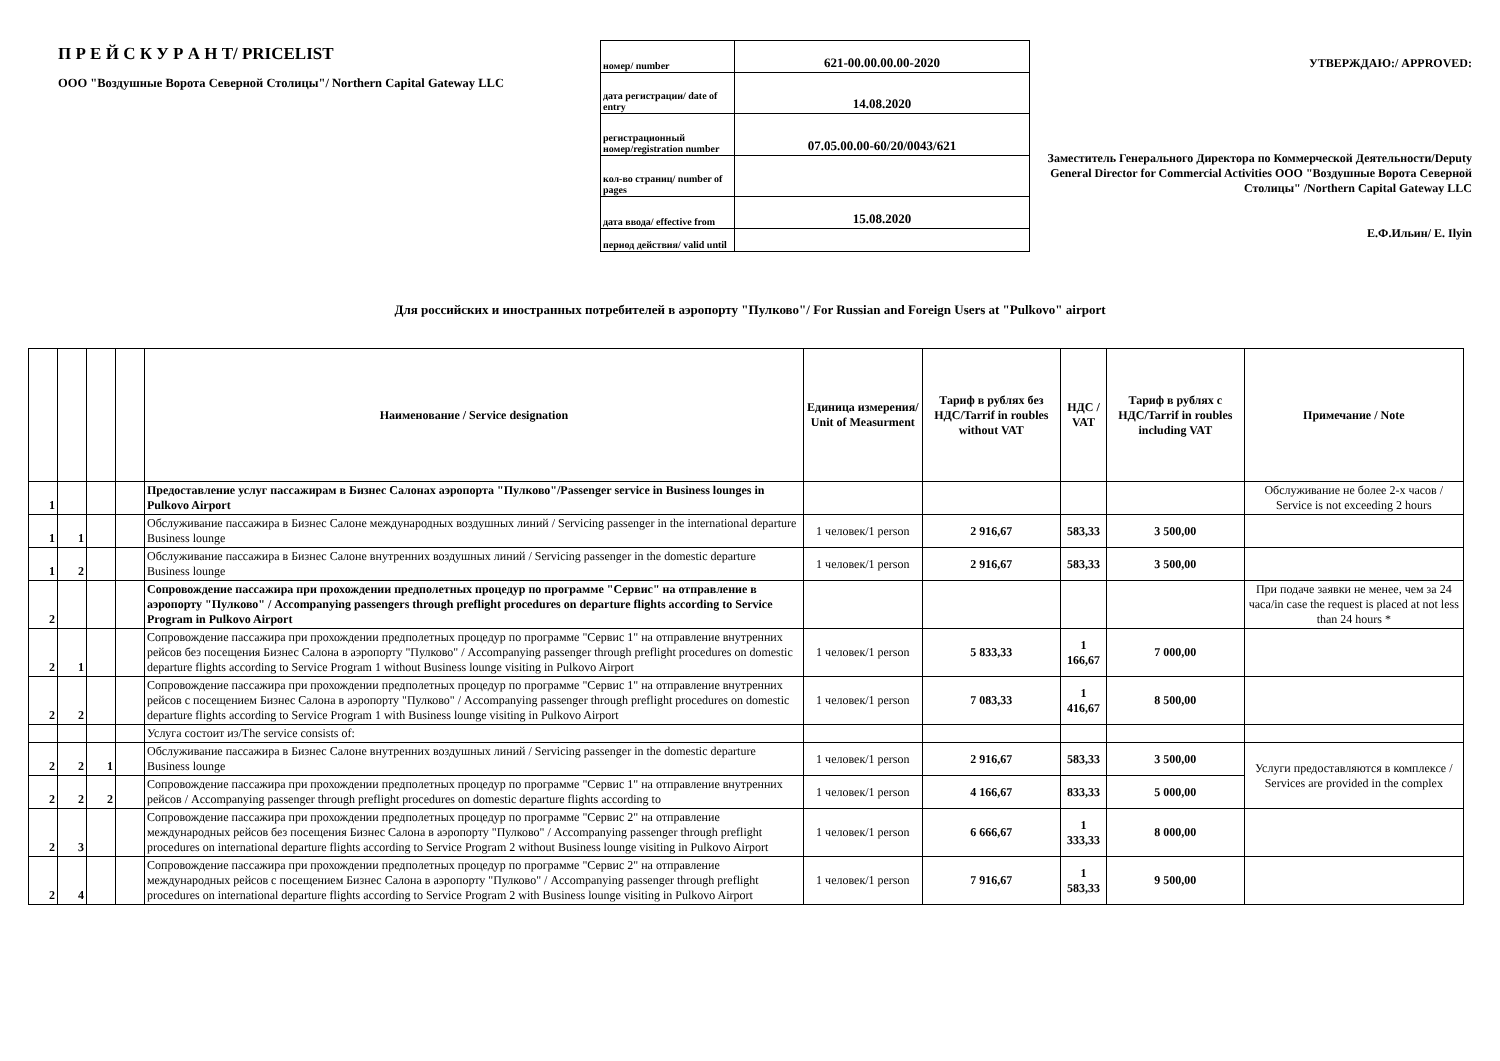П Р Е Й С К У Р А Н Т/ PRICELIST
ООО "Воздушные Ворота Северной Столицы"/ Northern Capital Gateway LLC
| номер/ number | 621-00.00.00.00-2020 |
| дата регистрации/ date of entry | 14.08.2020 |
| регистрационный номер/registration number | 07.05.00.00-60/20/0043/621 |
| кол-во страниц/ number of pages | |
| дата ввода/ effective from | 15.08.2020 |
| период действия/ valid until | |
УТВЕРЖДАЮ:/ APPROVED:
Заместитель Генерального Директора по Коммерческой Деятельности/Deputy General Director for Commercial Activities ООО "Воздушные Ворота Северной Столицы" /Northern Capital Gateway LLC
Е.Ф.Ильин/ E. Ilyin
Для российских и иностранных потребителей в аэропорту "Пулково"/ For Russian and Foreign Users at "Pulkovo" airport
| | | | | Наименование / Service designation | Единица измерения/ Unit of Measurment | Тариф в рублях без НДС/Tarrif in roubles without VAT | НДС / VAT | Тариф в рублях с НДС/Tarrif in roubles including VAT | Примечание / Note |
| --- | --- | --- | --- | --- | --- | --- | --- | --- | --- |
| 1 | | | | Предоставление услуг пассажирам в Бизнес Салонах аэропорта "Пулково"/Passenger service in Business lounges in Pulkovo Airport | | | | | Обслуживание не более 2-х часов / Service is not exceeding 2 hours |
| 1 | 1 | | | Обслуживание пассажира в Бизнес Салоне международных воздушных линий / Servicing passenger in the international departure Business lounge | 1 человек/1 person | 2 916,67 | 583,33 | 3 500,00 | |
| 1 | 2 | | | Обслуживание пассажира в Бизнес Салоне внутренних воздушных линий / Servicing passenger in the domestic departure Business lounge | 1 человек/1 person | 2 916,67 | 583,33 | 3 500,00 | |
| 2 | | | | Сопровождение пассажира при прохождении предполетных процедур по программе "Сервис" на отправление в аэропорту "Пулково" / Accompanying passengers through preflight procedures on departure flights according to Service Program in Pulkovo Airport | | | | | При подаче заявки не менее, чем за 24 часа/in case the request is placed at not less than 24 hours * |
| 2 | 1 | | | Сопровождение пассажира при прохождении предполетных процедур по программе "Сервис 1" на отправление внутренних рейсов без посещения Бизнес Салона в аэропорту "Пулково" / Accompanying passenger through preflight procedures on domestic departure flights according to Service Program 1 without Business lounge visiting in Pulkovo Airport | 1 человек/1 person | 5 833,33 | 1 166,67 | 7 000,00 | |
| 2 | 2 | | | Сопровождение пассажира при прохождении предполетных процедур по программе "Сервис 1" на отправление внутренних рейсов с посещением Бизнес Салона в аэропорту "Пулково" / Accompanying passenger through preflight procedures on domestic departure flights according to Service Program 1 with Business lounge visiting in Pulkovo Airport | 1 человек/1 person | 7 083,33 | 1 416,67 | 8 500,00 | |
| | | | | Услуга состоит из/The service consists of: | | | | | |
| 2 | 2 | 1 | | Обслуживание пассажира в Бизнес Салоне внутренних воздушных линий / Servicing passenger in the domestic departure Business lounge | 1 человек/1 person | 2 916,67 | 583,33 | 3 500,00 | Услуги предоставляются в комплексе / Services are provided in the complex |
| 2 | 2 | 2 | | Сопровождение пассажира при прохождении предполетных процедур по программе "Сервис 1" на отправление внутренних рейсов / Accompanying passenger through preflight procedures on domestic departure flights according to | 1 человек/1 person | 4 166,67 | 833,33 | 5 000,00 | |
| 2 | 3 | | | Сопровождение пассажира при прохождении предполетных процедур по программе "Сервис 2" на отправление международных рейсов без посещения Бизнес Салона в аэропорту "Пулково" / Accompanying passenger through preflight procedures on international departure flights according to Service Program 2 without Business lounge visiting in Pulkovo Airport | 1 человек/1 person | 6 666,67 | 1 333,33 | 8 000,00 | |
| 2 | 4 | | | Сопровождение пассажира при прохождении предполетных процедур по программе "Сервис 2" на отправление международных рейсов с посещением Бизнес Салона в аэропорту "Пулково" / Accompanying passenger through preflight procedures on international departure flights according to Service Program 2 with Business lounge visiting in Pulkovo Airport | 1 человек/1 person | 7 916,67 | 1 583,33 | 9 500,00 | |